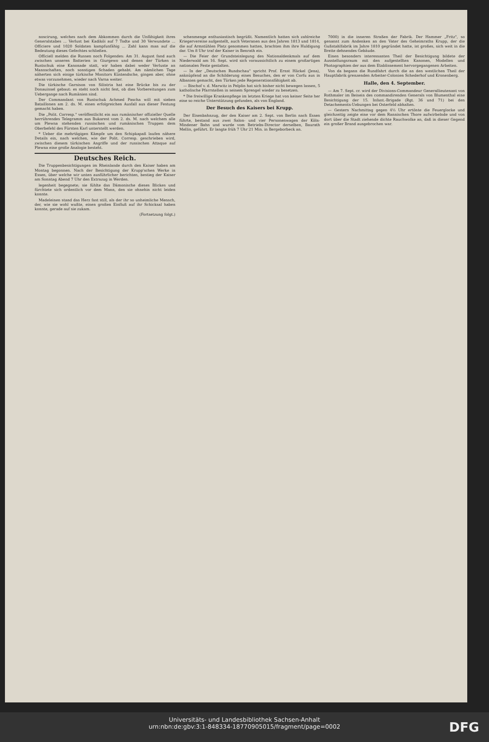noscirung, welches nach dem Abkommen durch die Unfähigkeit ihres Generalstabes ... Verlust bei Kadiköi auf 7 Todte und 30 Verwundete ... Officiere und 1020 Soldaten kampfunfähig ... Zahl kann man auf die Bedeutung dieses Gefechtes schließen.
Officiell melden die Russen noch Folgendes: Am 31. August fand auch zwischen unseren Batterien in Giurgewo und denen der Türken in Rustschuk eine Kanonade statt, wir haben dabei weder Verluste an Mannschaften, noch sonstigen Schaden gehabt. Am nämlichen Tage näherten sich einige türkische Monitors Küstendsche, gingen aber, ohne etwas vorzunehmen, wieder nach Varna weiter.
Die türkische Garnison von Silistria hat eine Brücke bis zu der Donauinsel gebaut: es steht noch nicht fest, ob dies Vorbereitungen zum Uebergange nach Rumänien sind.
Der Commandant von Rustschuk Achmed Pascha will mit sieben Bataillonen am 2. ds. M. einen erfolgreichen Ausfall aus dieser Festung gemacht haben.
Die „Polit. Corresp." veröffentlicht ein aus rumänischer offizieller Quelle herrührendes Telegramm aus Bukarest vom 2. ds. M. nach welchem alle um Plewna stehenden russischen und rumänischen Truppen dem Oberbefehl des Fürsten Karl unterstellt werden.
* Ueber die mehrtägigen Kämpfe um den Schipkapaß laufen nähere Details ein, nach welchen, wie der Polit. Corresp. geschrieben wird, zwischen diesem türkischen Angriffe und der russischen Attaque auf Plewna eine große Analogie besteht.
Deutsches Reich.
Die Truppenbesichtigungen im Rheinlande durch den Kaiser haben am Montag begonnen. Nach der Besichtigung der Krupp'schen Werke in Essen, über welche wir unten ausführlicher berichten, bestieg der Kaiser am Sonntag Abend 7 Uhr den Extrazug in Werden.
legenheit begegnete; sie fühlte das Dämonische dieses Blickes und fürchtete sich ordentlich vor dem Mann, den sie ohnehin nicht leiden konnte.
Madeleinen stand das Herz fast still, als der ihr so unheimliche Mensch, der, wie sie wohl wußte, einen großen Einfluß auf ihr Schicksal haben konnte, gerade auf sie zukam.
(Fortsetzung folgt.)
schenmenge enthusiastisch begrüßt. Namentlich hatten sich zahlreiche Kriegervereine aufgestellt, auch Veteranen aus den Jahren 1813 und 1814, die auf Armstühlen Platz genommen hatten, brachten ihm ihre Huldigung dar. Um 8 Uhr traf der Kaiser in Benrath ein.
— Die Feier der Grundsteinlegung des Nationaldenkmals auf dem Niederwald am 16. Sept. wird sich voraussichtlich zu einem großartigen nationalen Feste gestalten.
— In der „Deutschen Rundschau" spricht Prof. Ernst Häckel (Jena), anknüpfend an die Schilderung eines Besuches, den er von Corfu aus in Albanien gemacht, den Türken jede Regenerationsfähigkeit ab.
— Bischof v. d. Marwitz in Pelplin hat sich bisher nicht bewegen lassen, 5 katholische Pfarrstellen in seinem Sprengel wieder zu besetzen.
* Die freiwillige Krankenpflege im letzten Kriege hat von keiner Seite her eine so reiche Unterstützung gefunden, als von England.
Der Besuch des Kaisers bei Krupp.
Der Eisenbahnzug, der den Kaiser am 2. Sept. von Berlin nach Essen führte, bestand aus zwei Salon- und vier Personenwagen der Köln-Mindener Bahn und wurde vom Betriebs-Director derselben, Baurath Mellin, geführt. Er langte früh 7 Uhr 21 Min. in Bergeborbeck an.
7000) in die inneren Straßen der Fabrik. Der Hammer „Fritz", so genannt zum Andenken an den Vater des Geheimraths Krupp, der die Gußstahlfabrik im Jahre 1810 gegründet hatte, ist großes, sich weit in die Breite dehnendes Gebäude.
Einen besonders interessanten Theil der Besichtigung bildete der Ausstellungsraum mit den aufgestellten Kanonen, Modellen und Photographien der aus dem Etablissement hervorgegangenen Arbeiten.
Von da begann die Rundfahrt durch die an den westlichen Theil der Hauptfabrik grenzenden Arbeiter-Colonien Schederhof und Kronenberg.
Halle, den 4. September.
— Am 7. Sept. cr. wird der Divisions-Commandeur Generallieutenant von Rothmaler im Beisein des commandirenden Generals von Blumenthal eine Besichtigung der 15. Infant.-Brigade (Rgt. 36 und 71) bei den Detachements-Uebungen bei Osterfeld abhalten.
— Gestern Nachmittag gegen 4½ Uhr ertönte die Feuerglocke und gleichzeitig zeigte eine vor dem Rannischen Thore aufwirbelnde und von dort über die Stadt ziehende dichte Rauchwolke an, daß in dieser Gegend ein großer Brand ausgebrochen war.
Universitäts- und Landesbibliothek Sachsen-Anhalt
urn:nbn:de:gbv:3:1-848334-18770905015/fragment/page=0002
DFG